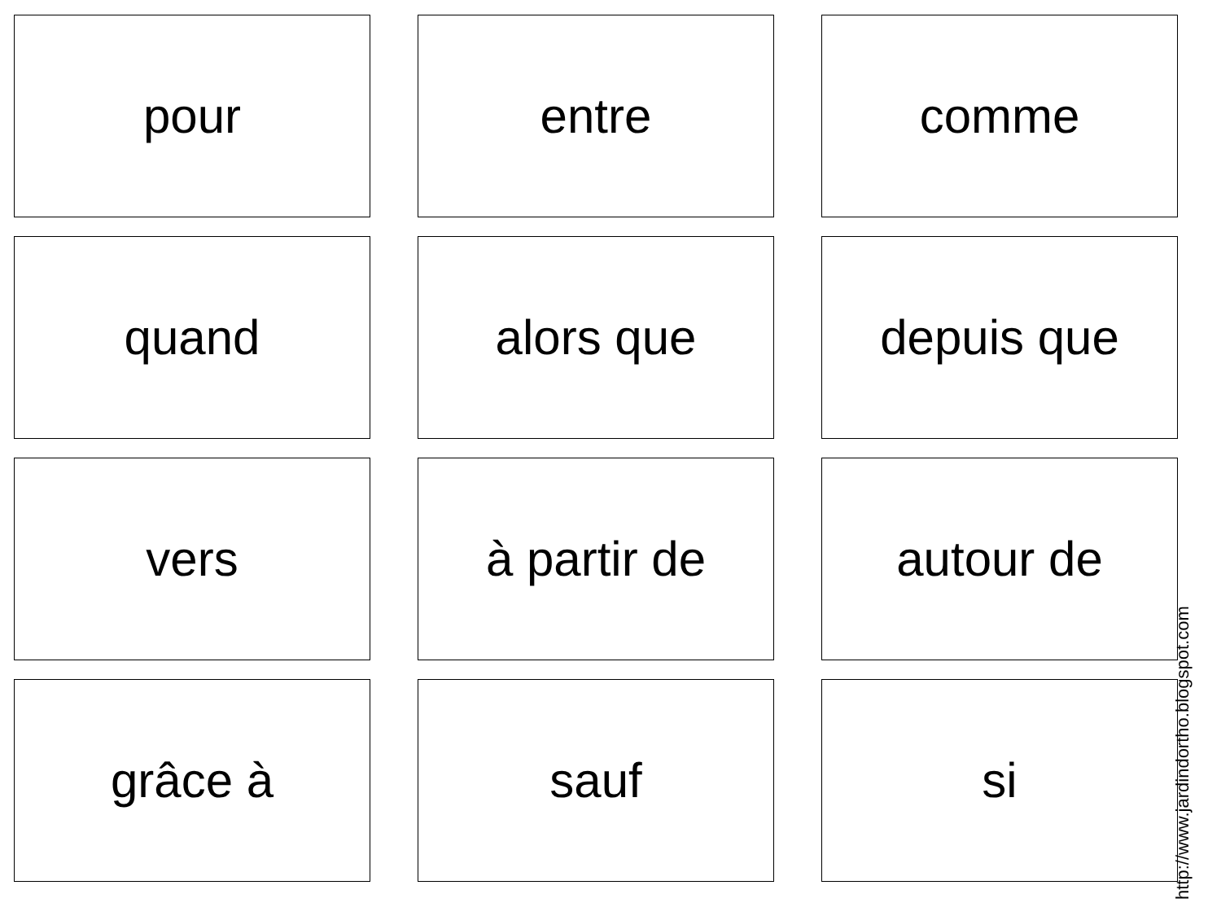pour
entre
comme
quand
alors que
depuis que
vers
à partir de
autour de
grâce à
sauf
si
http://www.jardindortho.blogspot.com